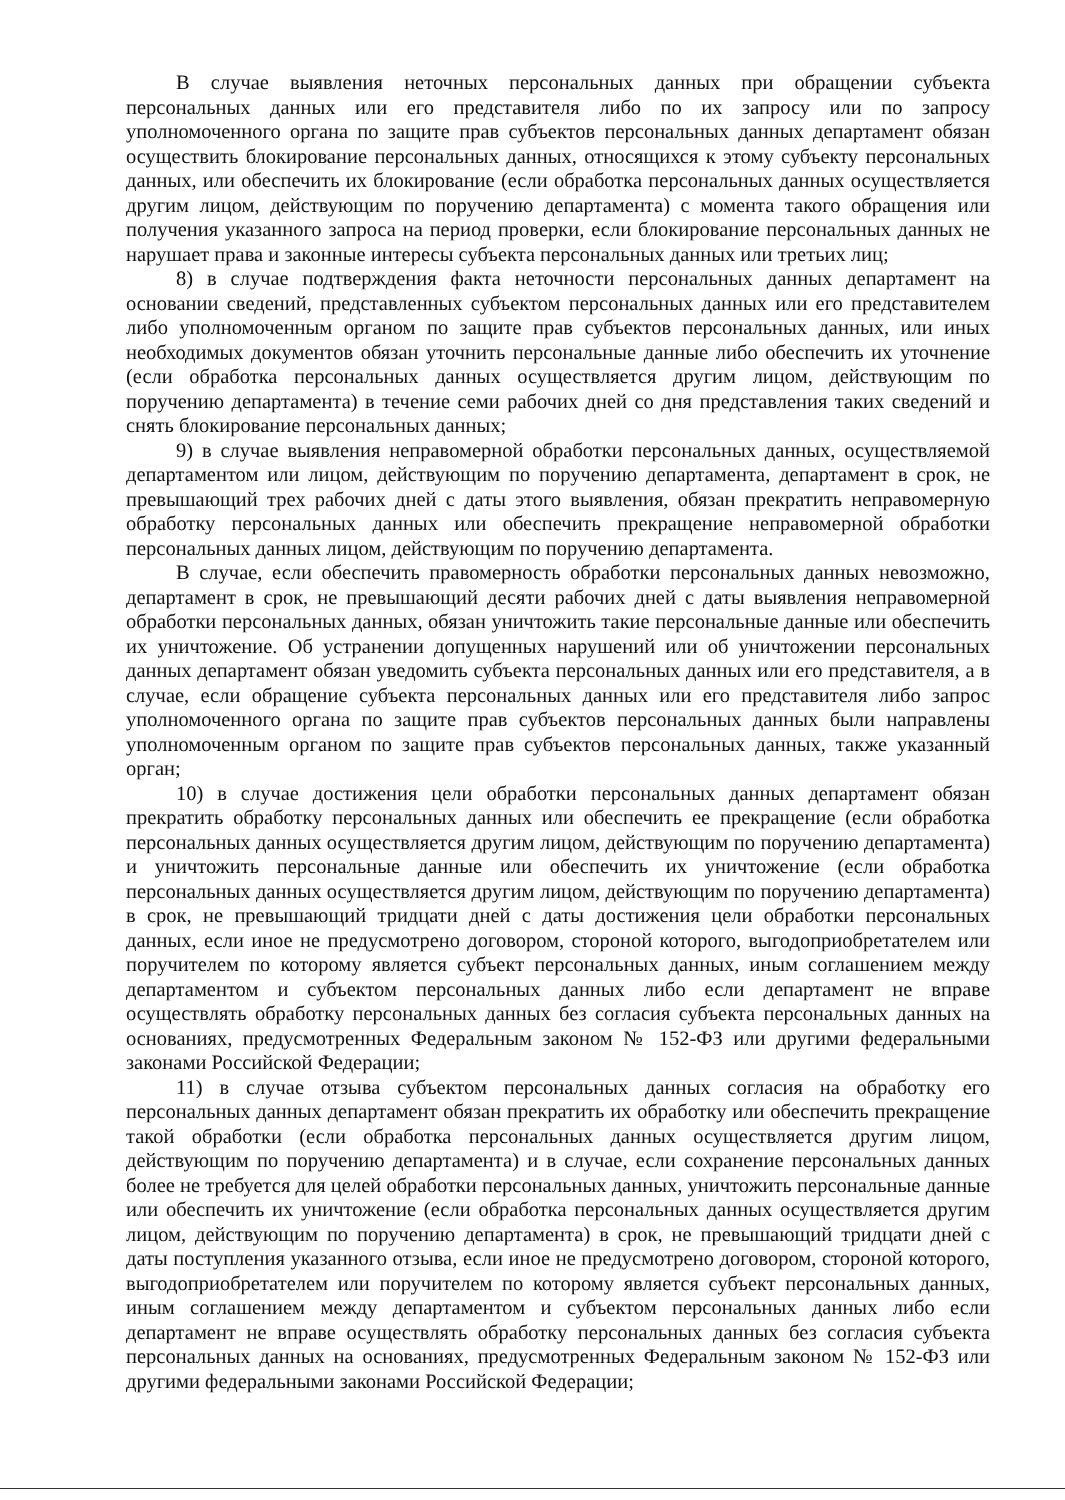В случае выявления неточных персональных данных при обращении субъекта персональных данных или его представителя либо по их запросу или по запросу уполномоченного органа по защите прав субъектов персональных данных департамент обязан осуществить блокирование персональных данных, относящихся к этому субъекту персональных данных, или обеспечить их блокирование (если обработка персональных данных осуществляется другим лицом, действующим по поручению департамента) с момента такого обращения или получения указанного запроса на период проверки, если блокирование персональных данных не нарушает права и законные интересы субъекта персональных данных или третьих лиц;
8) в случае подтверждения факта неточности персональных данных департамент на основании сведений, представленных субъектом персональных данных или его представителем либо уполномоченным органом по защите прав субъектов персональных данных, или иных необходимых документов обязан уточнить персональные данные либо обеспечить их уточнение (если обработка персональных данных осуществляется другим лицом, действующим по поручению департамента) в течение семи рабочих дней со дня представления таких сведений и снять блокирование персональных данных;
9) в случае выявления неправомерной обработки персональных данных, осуществляемой департаментом или лицом, действующим по поручению департамента, департамент в срок, не превышающий трех рабочих дней с даты этого выявления, обязан прекратить неправомерную обработку персональных данных или обеспечить прекращение неправомерной обработки персональных данных лицом, действующим по поручению департамента.
В случае, если обеспечить правомерность обработки персональных данных невозможно, департамент в срок, не превышающий десяти рабочих дней с даты выявления неправомерной обработки персональных данных, обязан уничтожить такие персональные данные или обеспечить их уничтожение. Об устранении допущенных нарушений или об уничтожении персональных данных департамент обязан уведомить субъекта персональных данных или его представителя, а в случае, если обращение субъекта персональных данных или его представителя либо запрос уполномоченного органа по защите прав субъектов персональных данных были направлены уполномоченным органом по защите прав субъектов персональных данных, также указанный орган;
10) в случае достижения цели обработки персональных данных департамент обязан прекратить обработку персональных данных или обеспечить ее прекращение (если обработка персональных данных осуществляется другим лицом, действующим по поручению департамента) и уничтожить персональные данные или обеспечить их уничтожение (если обработка персональных данных осуществляется другим лицом, действующим по поручению департамента) в срок, не превышающий тридцати дней с даты достижения цели обработки персональных данных, если иное не предусмотрено договором, стороной которого, выгодоприобретателем или поручителем по которому является субъект персональных данных, иным соглашением между департаментом и субъектом персональных данных либо если департамент не вправе осуществлять обработку персональных данных без согласия субъекта персональных данных на основаниях, предусмотренных Федеральным законом № 152-ФЗ или другими федеральными законами Российской Федерации;
11) в случае отзыва субъектом персональных данных согласия на обработку его персональных данных департамент обязан прекратить их обработку или обеспечить прекращение такой обработки (если обработка персональных данных осуществляется другим лицом, действующим по поручению департамента) и в случае, если сохранение персональных данных более не требуется для целей обработки персональных данных, уничтожить персональные данные или обеспечить их уничтожение (если обработка персональных данных осуществляется другим лицом, действующим по поручению департамента) в срок, не превышающий тридцати дней с даты поступления указанного отзыва, если иное не предусмотрено договором, стороной которого, выгодоприобретателем или поручителем по которому является субъект персональных данных, иным соглашением между департаментом и субъектом персональных данных либо если департамент не вправе осуществлять обработку персональных данных без согласия субъекта персональных данных на основаниях, предусмотренных Федеральным законом № 152-ФЗ или другими федеральными законами Российской Федерации;